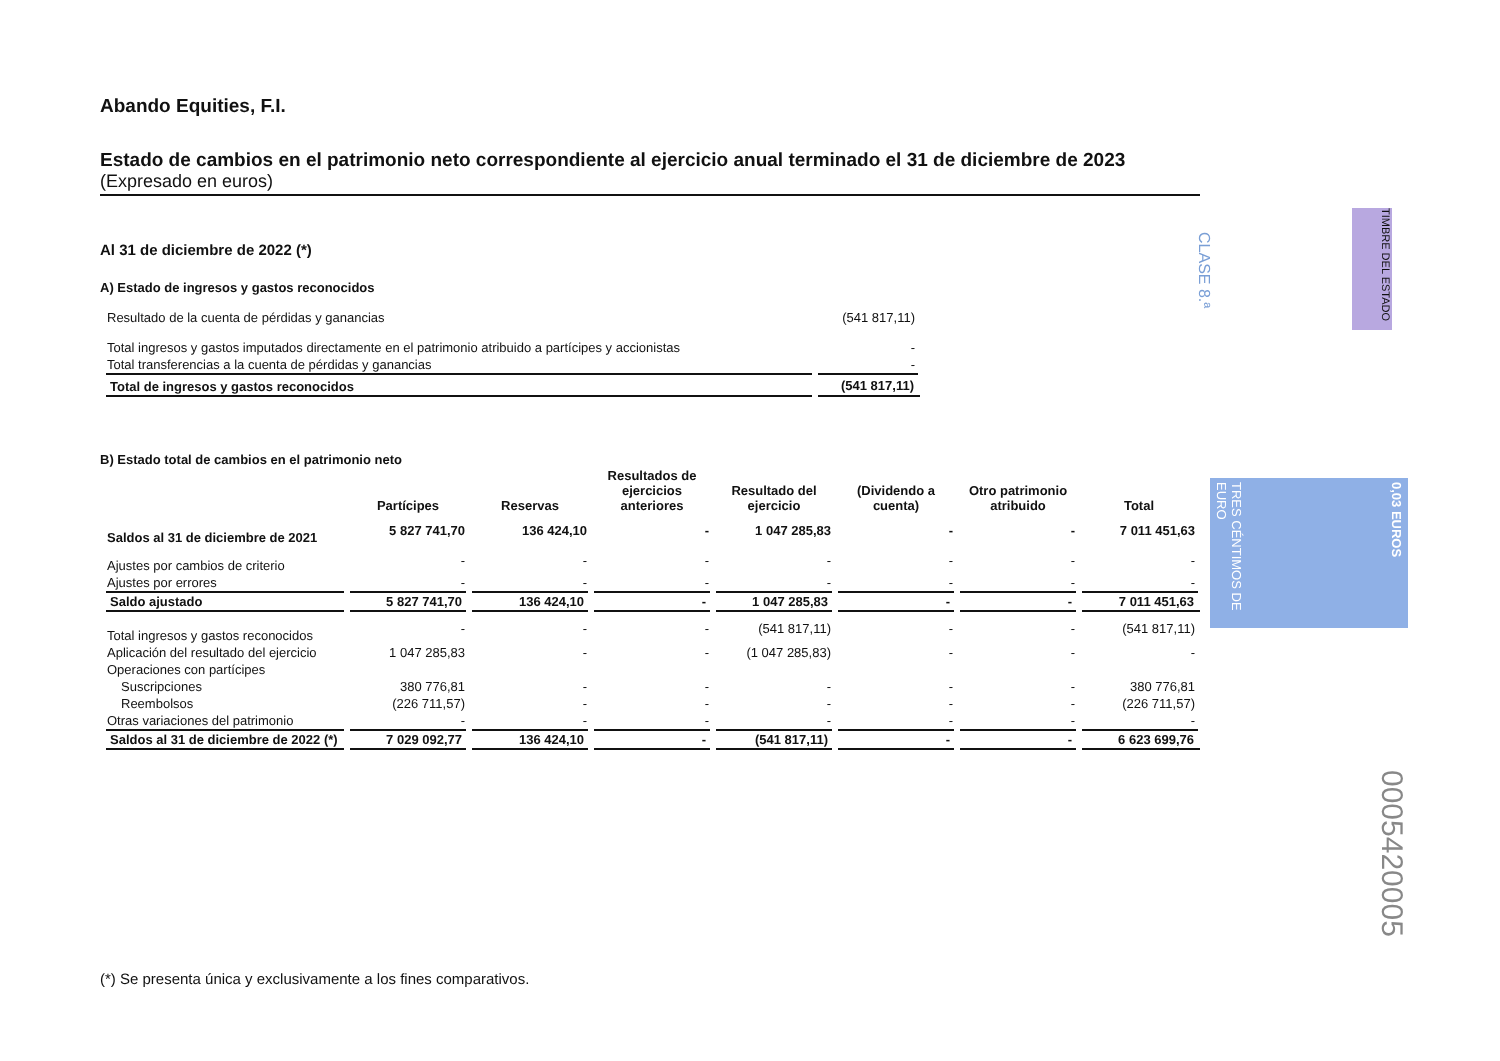Abando Equities, F.I.
Estado de cambios en el patrimonio neto correspondiente al ejercicio anual terminado el 31 de diciembre de 2023
(Expresado en euros)
Al 31 de diciembre de 2022 (*)
A) Estado de ingresos y gastos reconocidos
| Resultado de la cuenta de pérdidas y ganancias | (541 817,11) |
| Total ingresos y gastos imputados directamente en el patrimonio atribuido a partícipes y accionistas | - |
| Total transferencias a la cuenta de pérdidas y ganancias | - |
| Total de ingresos y gastos reconocidos | (541 817,11) |
B) Estado total de cambios en el patrimonio neto
| | Partícipes | Reservas | Resultados de ejercicios anteriores | Resultado del ejercicio | (Dividendo a cuenta) | Otro patrimonio atribuido | Total |
| --- | --- | --- | --- | --- | --- | --- | --- |
| Saldos al 31 de diciembre de 2021 | 5 827 741,70 | 136 424,10 | - | 1 047 285,83 | - | - | 7 011 451,63 |
| Ajustes por cambios de criterio | - | - | - | - | - | - | - |
| Ajustes por errores | - | - | - | - | - | - | - |
| Saldo ajustado | 5 827 741,70 | 136 424,10 | - | 1 047 285,83 | - | - | 7 011 451,63 |
| Total ingresos y gastos reconocidos | - | - | - | (541 817,11) | - | - | (541 817,11) |
| Aplicación del resultado del ejercicio | 1 047 285,83 | - | - | (1 047 285,83) | - | - | - |
| Operaciones con partícipes | | | | | | | |
| Suscripciones | 380 776,81 | - | - | - | - | - | 380 776,81 |
| Reembolsos | (226 711,57) | - | - | - | - | - | (226 711,57) |
| Otras variaciones del patrimonio | - | - | - | - | - | - | - |
| Saldos al 31 de diciembre de 2022 (*) | 7 029 092,77 | 136 424,10 | - | (541 817,11) | - | - | 6 623 699,76 |
CLASE 8.ª
TIMBRE DEL ESTADO
TRES CÉNTIMOS DE EURO
0,03 EUROS
0005420005
(*) Se presenta única y exclusivamente a los fines comparativos.